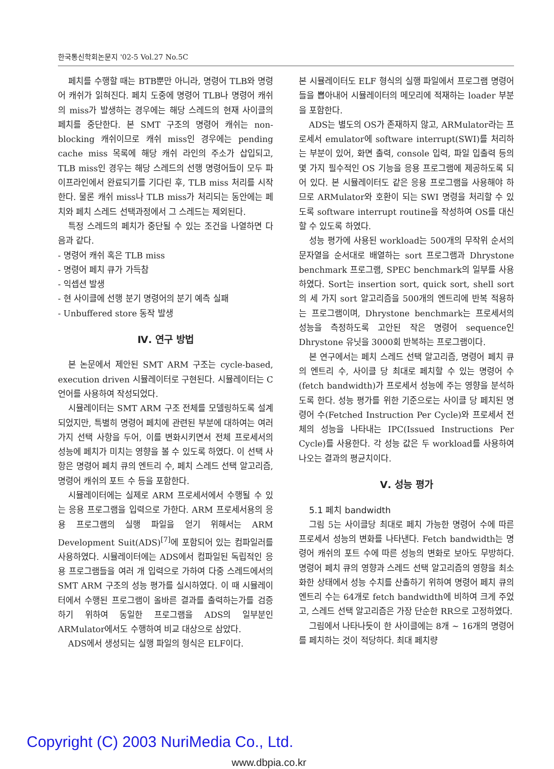한국통신학회논문지 '02-5 Vol.27 No.5C
페치를 수행할 때는 BTB뿐만 아니라, 명령어 TLB와 명령어 캐쉬가 읽혀진다. 페치 도중에 명령어 TLB나 명령어 캐쉬의 miss가 발생하는 경우에는 해당 스레드의 현재 사이클의 페치를 중단한다. 본 SMT 구조의 명령어 캐쉬는 non-blocking 캐쉬이므로 캐쉬 miss인 경우에는 pending cache miss 목록에 해당 캐쉬 라인의 주소가 삽입되고, TLB miss인 경우는 해당 스레드의 선행 명령어들이 모두 파이프라인에서 완료되기를 기다린 후, TLB miss 처리를 시작한다. 물론 캐쉬 miss나 TLB miss가 처리되는 동안에는 페치와 페치 스레드 선택과정에서 그 스레드는 제외된다.
특정 스레드의 페치가 중단될 수 있는 조건을 나열하면 다음과 같다.
- 명령어 캐쉬 혹은 TLB miss
- 명령어 페치 큐가 가득참
- 익셉션 발생
- 현 사이클에 선행 분기 명령어의 분기 예측 실패
- Unbuffered store 동작 발생
Ⅳ. 연구 방법
본 논문에서 제안된 SMT ARM 구조는 cycle-based, execution driven 시뮬레이터로 구현된다. 시뮬레이터는 C 언어를 사용하여 작성되었다.
시뮬레이터는 SMT ARM 구조 전체를 모델링하도록 설계되었지만, 특별히 명령어 페치에 관련된 부분에 대하여는 여러 가지 선택 사항을 두어, 이를 변화시키면서 전체 프로세서의 성능에 페치가 미치는 영향을 볼 수 있도록 하였다. 이 선택 사항은 명령어 페치 큐의 엔트리 수, 페치 스레드 선택 알고리즘, 명령어 캐쉬의 포트 수 등을 포함한다.
시뮬레이터에는 실제로 ARM 프로세서에서 수행될 수 있는 응용 프로그램을 입력으로 가한다. ARM 프로세서용의 응용 프로그램의 실행 파일을 얻기 위해서는 ARM Development Suit(ADS)<sup>[7]</sup>에 포함되어 있는 컴파일러를 사용하였다. 시뮬레이터에는 ADS에서 컴파일된 독립적인 응용 프로그램들을 여러 개 입력으로 가하여 다중 스레드에서의 SMT ARM 구조의 성능 평가를 실시하였다. 이 때 시뮬레이터에서 수행된 프로그램이 올바른 결과를 출력하는가를 검증하기 위하여 동일한 프로그램을 ADS의 일부분인 ARMulator에서도 수행하여 비교 대상으로 삼았다.
ADS에서 생성되는 실행 파일의 형식은 ELF이다.
본 시뮬레이터도 ELF 형식의 실행 파일에서 프로그램 명령어들을 뽑아내어 시뮬레이터의 메모리에 적재하는 loader 부분을 포함한다.
ADS는 별도의 OS가 존재하지 않고, ARMulator라는 프로세서 emulator에 software interrupt(SWI)를 처리하는 부분이 있어, 화면 출력, console 입력, 파일 입출력 등의 몇 가지 필수적인 OS 기능을 응용 프로그램에 제공하도록 되어 있다. 본 시뮬레이터도 같은 응용 프로그램을 사용해야 하므로 ARMulator와 호환이 되는 SWI 명령을 처리할 수 있도록 software interrupt routine을 작성하여 OS를 대신할 수 있도록 하였다.
성능 평가에 사용된 workload는 500개의 무작위 순서의 문자열을 순서대로 배열하는 sort 프로그램과 Dhrystone benchmark 프로그램, SPEC benchmark의 일부를 사용하였다. Sort는 insertion sort, quick sort, shell sort의 세 가지 sort 알고리즘을 500개의 엔트리에 반복 적용하는 프로그램이며, Dhrystone benchmark는 프로세서의 성능을 측정하도록 고안된 작은 명령어 sequence인 Dhrystone 유닛을 3000회 반복하는 프로그램이다.
본 연구에서는 페치 스레드 선택 알고리즘, 명령어 페치 큐의 엔트리 수, 사이클 당 최대로 페치할 수 있는 명령어 수(fetch bandwidth)가 프로세서 성능에 주는 영향을 분석하도록 한다. 성능 평가를 위한 기준으로는 사이클 당 페치된 명령어 수(Fetched Instruction Per Cycle)와 프로세서 전체의 성능을 나타내는 IPC(Issued Instructions Per Cycle)를 사용한다. 각 성능 값은 두 workload를 사용하여 나오는 결과의 평균치이다.
Ⅴ. 성능 평가
5.1 페치 bandwidth
그림 5는 사이클당 최대로 페치 가능한 명령어 수에 따른 프로세서 성능의 변화를 나타낸다. Fetch bandwidth는 명령어 캐쉬의 포트 수에 따른 성능의 변화로 보아도 무방하다. 명령어 페치 큐의 영향과 스레드 선택 알고리즘의 영향을 최소화한 상태에서 성능 수치를 산출하기 위하여 명령어 페치 큐의 엔트리 수는 64개로 fetch bandwidth에 비하여 크게 주었고, 스레드 선택 알고리즘은 가장 단순한 RR으로 고정하였다.
그림에서 나타나듯이 한 사이클에는 8개 ~ 16개의 명령어를 페치하는 것이 적당하다. 최대 페치량
Copyright (C) 2003 NuriMedia Co., Ltd.
www.dbpia.co.kr